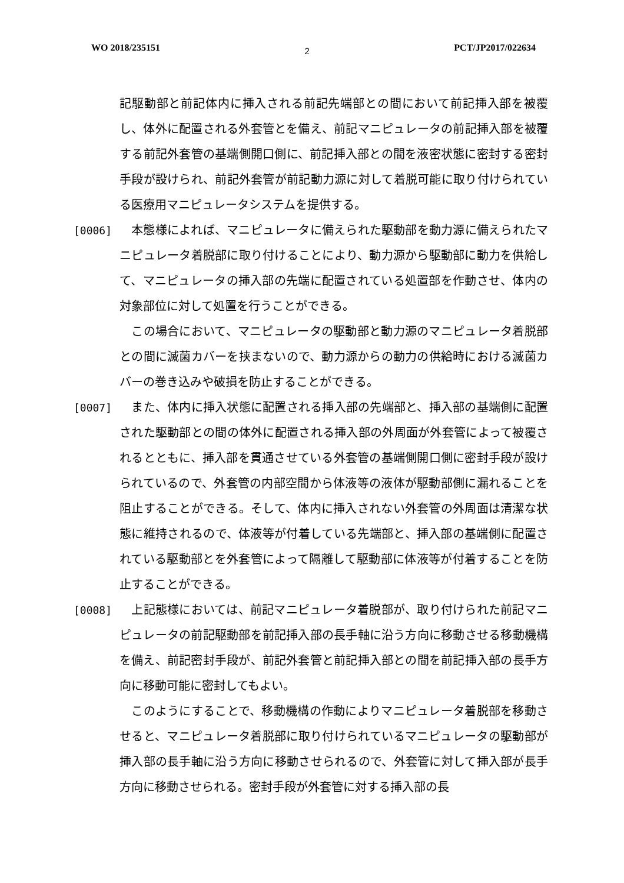WO 2018/235151 2 PCT/JP2017/022634
記駆動部と前記体内に挿入される前記先端部との間において前記挿入部を被覆し、体外に配置される外套管とを備え、前記マニピュレータの前記挿入部を被覆する前記外套管の基端側開口側に、前記挿入部との間を液密状態に密封する密封手段が設けられ、前記外套管が前記動力源に対して着脱可能に取り付けられている医療用マニピュレータシステムを提供する。
[0006] 　本態様によれば、マニピュレータに備えられた駆動部を動力源に備えられたマニピュレータ着脱部に取り付けることにより、動力源から駆動部に動力を供給して、マニピュレータの挿入部の先端に配置されている処置部を作動させ、体内の対象部位に対して処置を行うことができる。
　この場合において、マニピュレータの駆動部と動力源のマニピュレータ着脱部との間に滅菌カバーを挟まないので、動力源からの動力の供給時における滅菌カバーの巻き込みや破損を防止することができる。
[0007] 　また、体内に挿入状態に配置される挿入部の先端部と、挿入部の基端側に配置された駆動部との間の体外に配置される挿入部の外周面が外套管によって被覆されるとともに、挿入部を貫通させている外套管の基端側開口側に密封手段が設けられているので、外套管の内部空間から体液等の液体が駆動部側に漏れることを阻止することができる。そして、体内に挿入されない外套管の外周面は清潔な状態に維持されるので、体液等が付着している先端部と、挿入部の基端側に配置されている駆動部とを外套管によって隔離して駆動部に体液等が付着することを防止することができる。
[0008] 　上記態様においては、前記マニピュレータ着脱部が、取り付けられた前記マニピュレータの前記駆動部を前記挿入部の長手軸に沿う方向に移動させる移動機構を備え、前記密封手段が、前記外套管と前記挿入部との間を前記挿入部の長手方向に移動可能に密封してもよい。
　このようにすることで、移動機構の作動によりマニピュレータ着脱部を移動させると、マニピュレータ着脱部に取り付けられているマニピュレータの駆動部が挿入部の長手軸に沿う方向に移動させられるので、外套管に対して挿入部が長手方向に移動させられる。密封手段が外套管に対する挿入部の長